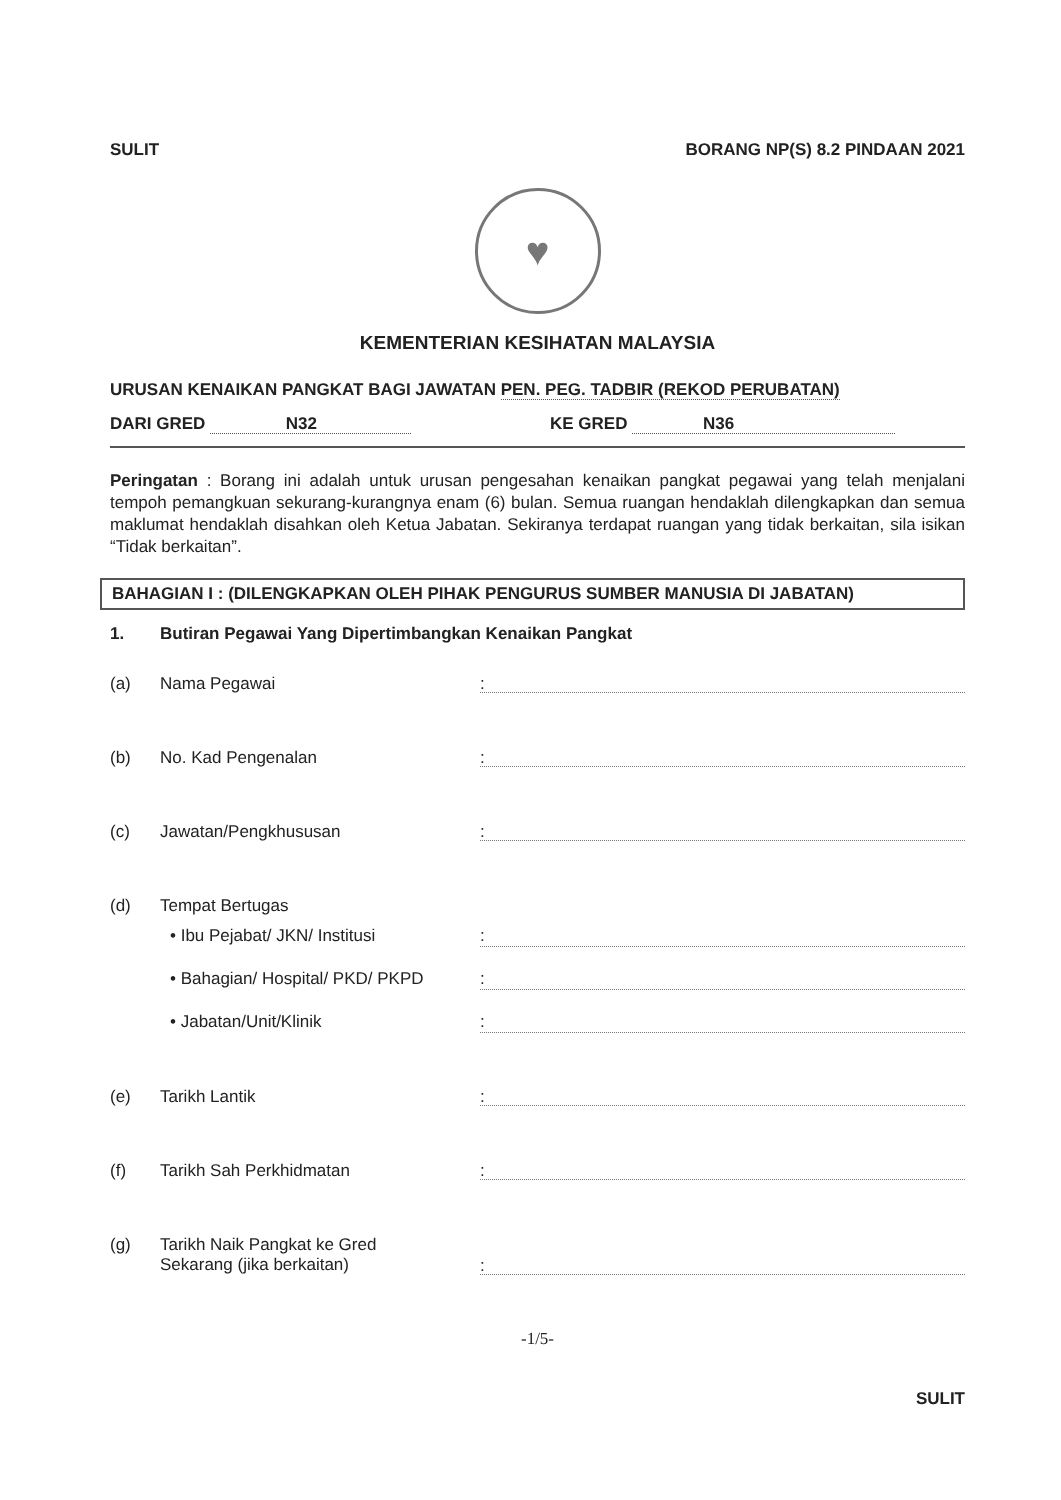SULIT BORANG NP(S) 8.2 PINDAAN 2021
♥
KEMENTERIAN KESIHATAN MALAYSIA
URUSAN KENAIKAN PANGKAT BAGI JAWATAN PEN. PEG. TADBIR (REKOD PERUBATAN)
DARI GRED N32 KE GRED N36
Peringatan : Borang ini adalah untuk urusan pengesahan kenaikan pangkat pegawai yang telah menjalani tempoh pemangkuan sekurang-kurangnya enam (6) bulan. Semua ruangan hendaklah dilengkapkan dan semua maklumat hendaklah disahkan oleh Ketua Jabatan. Sekiranya terdapat ruangan yang tidak berkaitan, sila isikan “Tidak berkaitan”.
BAHAGIAN I : (DILENGKAPKAN OLEH PIHAK PENGURUS SUMBER MANUSIA DI JABATAN)
1. Butiran Pegawai Yang Dipertimbangkan Kenaikan Pangkat
(a) Nama Pegawai:
(b) No. Kad Pengenalan:
(c) Jawatan/Pengkhususan:
(d) Tempat Bertugas
• Ibu Pejabat/ JKN/ Institusi:
• Bahagian/ Hospital/ PKD/ PKPD:
• Jabatan/Unit/Klinik:
(e) Tarikh Lantik:
(f) Tarikh Sah Perkhidmatan:
(g) Tarikh Naik Pangkat ke Gred
Sekarang (jika berkaitan):
-1/5-
SULIT